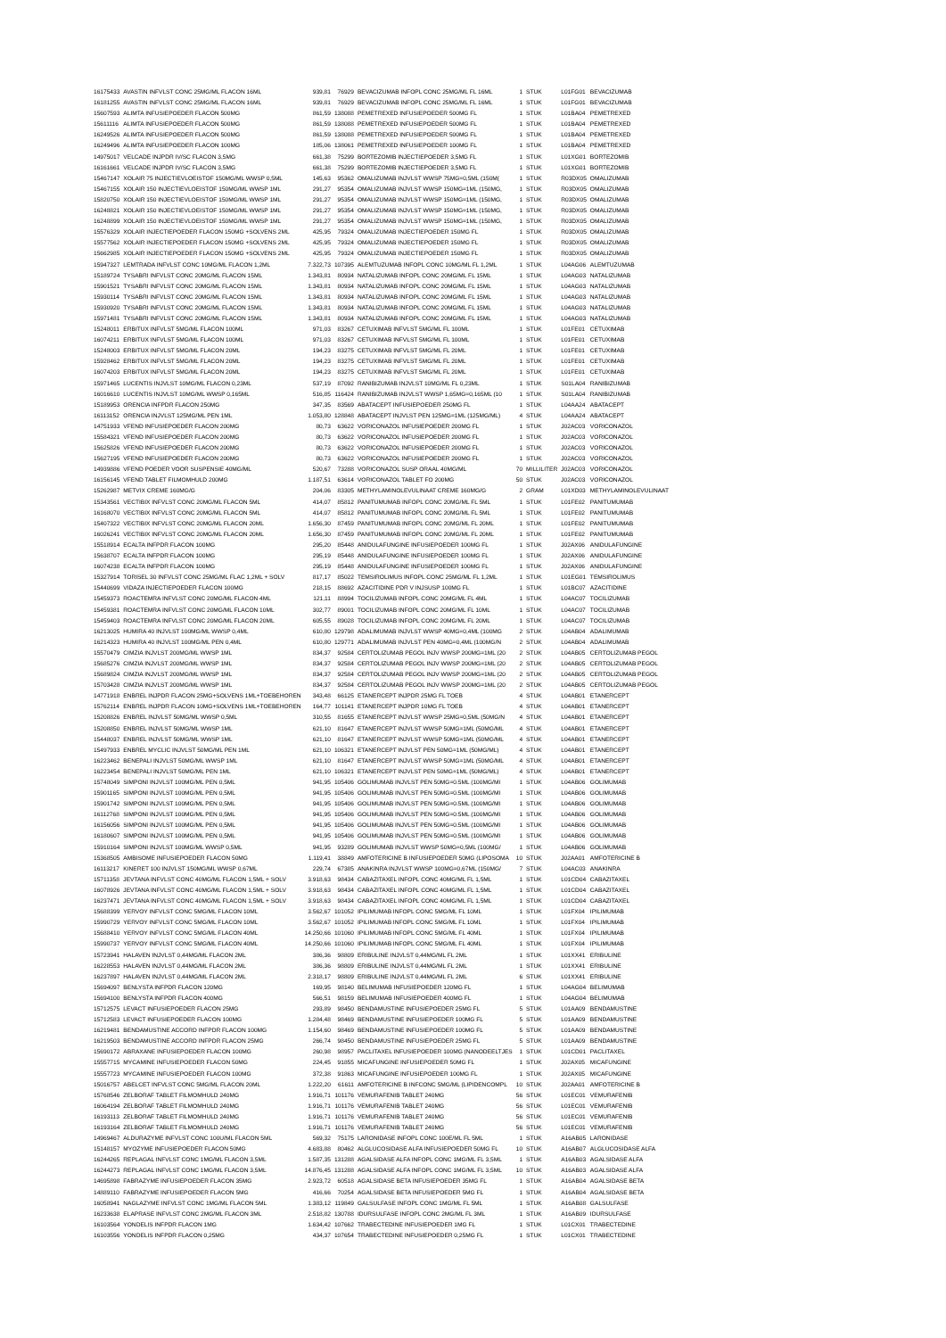| 16175433 | AVASTIN INFVLST CONC 25MG/ML FLACON 16ML | 939,81 | 76929 | BEVACIZUMAB INFOPL CONC 25MG/ML FL 16ML | 1 | STUK | L01FG01 | BEVACIZUMAB |
| 16181255 | AVASTIN INFVLST CONC 25MG/ML FLACON 16ML | 939,81 | 76929 | BEVACIZUMAB INFOPL CONC 25MG/ML FL 16ML | 1 | STUK | L01FG01 | BEVACIZUMAB |
| 15607593 | ALIMTA INFUSIEPOEDER FLACON 500MG | 861,59 | 138088 | PEMETREXED INFUSIEPOEDER 500MG FL | 1 | STUK | L01BA04 | PEMETREXED |
| 15611116 | ALIMTA INFUSIEPOEDER FLACON 500MG | 861,59 | 138088 | PEMETREXED INFUSIEPOEDER 500MG FL | 1 | STUK | L01BA04 | PEMETREXED |
| 16249526 | ALIMTA INFUSIEPOEDER FLACON 500MG | 861,59 | 138088 | PEMETREXED INFUSIEPOEDER 500MG FL | 1 | STUK | L01BA04 | PEMETREXED |
| 16249496 | ALIMTA INFUSIEPOEDER FLACON 100MG | 185,06 | 138061 | PEMETREXED INFUSIEPOEDER 100MG FL | 1 | STUK | L01BA04 | PEMETREXED |
| 14975017 | VELCADE INJPDR IV/SC FLACON 3,5MG | 661,38 | 75299 | BORTEZOMIB INJECTIEPOEDER 3,5MG FL | 1 | STUK | L01XG01 | BORTEZOMIB |
| 16161661 | VELCADE INJPDR IV/SC FLACON 3,5MG | 661,38 | 75299 | BORTEZOMIB INJECTIEPOEDER 3,5MG FL | 1 | STUK | L01XG01 | BORTEZOMIB |
| 15467147 | XOLAIR 75 INJECTIEVLOEISTOF 150MG/ML WWSP 0,5ML | 145,63 | 95362 | OMALIZUMAB INJVLST WWSP 75MG=0,5ML (150M( | 1 | STUK | R03DX05 | OMALIZUMAB |
| 15467155 | XOLAIR 150 INJECTIEVLOEISTOF 150MG/ML WWSP 1ML | 291,27 | 95354 | OMALIZUMAB INJVLST WWSP 150MG=1ML (150MG, | 1 | STUK | R03DX05 | OMALIZUMAB |
| 15820750 | XOLAIR 150 INJECTIEVLOEISTOF 150MG/ML WWSP 1ML | 291,27 | 95354 | OMALIZUMAB INJVLST WWSP 150MG=1ML (150MG, | 1 | STUK | R03DX05 | OMALIZUMAB |
| 16248821 | XOLAIR 150 INJECTIEVLOEISTOF 150MG/ML WWSP 1ML | 291,27 | 95354 | OMALIZUMAB INJVLST WWSP 150MG=1ML (150MG, | 1 | STUK | R03DX05 | OMALIZUMAB |
| 16248899 | XOLAIR 150 INJECTIEVLOEISTOF 150MG/ML WWSP 1ML | 291,27 | 95354 | OMALIZUMAB INJVLST WWSP 150MG=1ML (150MG, | 1 | STUK | R03DX05 | OMALIZUMAB |
| 15576329 | XOLAIR INJECTIEPOEDER FLACON 150MG +SOLVENS 2ML | 425,95 | 79324 | OMALIZUMAB INJECTIEPOEDER 150MG FL | 1 | STUK | R03DX05 | OMALIZUMAB |
| 15577562 | XOLAIR INJECTIEPOEDER FLACON 150MG +SOLVENS 2ML | 425,95 | 79324 | OMALIZUMAB INJECTIEPOEDER 150MG FL | 1 | STUK | R03DX05 | OMALIZUMAB |
| 15662985 | XOLAIR INJECTIEPOEDER FLACON 150MG +SOLVENS 2ML | 425,95 | 79324 | OMALIZUMAB INJECTIEPOEDER 150MG FL | 1 | STUK | R03DX05 | OMALIZUMAB |
| 15947327 | LEMTRADA INFVLST CONC 10MG/ML FLACON 1,2ML | 7.322,73 | 107395 | ALEMTUZUMAB INFOPL CONC 10MG/ML FL 1,2ML | 1 | STUK | L04AG06 | ALEMTUZUMAB |
| 15189724 | TYSABRI INFVLST CONC 20MG/ML FLACON 15ML | 1.343,81 | 80934 | NATALIZUMAB INFOPL CONC 20MG/ML FL 15ML | 1 | STUK | L04AG03 | NATALIZUMAB |
| 15901521 | TYSABRI INFVLST CONC 20MG/ML FLACON 15ML | 1.343,81 | 80934 | NATALIZUMAB INFOPL CONC 20MG/ML FL 15ML | 1 | STUK | L04AG03 | NATALIZUMAB |
| 15930114 | TYSABRI INFVLST CONC 20MG/ML FLACON 15ML | 1.343,81 | 80934 | NATALIZUMAB INFOPL CONC 20MG/ML FL 15ML | 1 | STUK | L04AG03 | NATALIZUMAB |
| 15930920 | TYSABRI INFVLST CONC 20MG/ML FLACON 15ML | 1.343,81 | 80934 | NATALIZUMAB INFOPL CONC 20MG/ML FL 15ML | 1 | STUK | L04AG03 | NATALIZUMAB |
| 15971481 | TYSABRI INFVLST CONC 20MG/ML FLACON 15ML | 1.343,81 | 80934 | NATALIZUMAB INFOPL CONC 20MG/ML FL 15ML | 1 | STUK | L04AG03 | NATALIZUMAB |
| 15248011 | ERBITUX INFVLST 5MG/ML FLACON 100ML | 971,03 | 83267 | CETUXIMAB INFVLST 5MG/ML FL 100ML | 1 | STUK | L01FE01 | CETUXIMAB |
| 16074211 | ERBITUX INFVLST 5MG/ML FLACON 100ML | 971,03 | 83267 | CETUXIMAB INFVLST 5MG/ML FL 100ML | 1 | STUK | L01FE01 | CETUXIMAB |
| 15248003 | ERBITUX INFVLST 5MG/ML FLACON 20ML | 194,23 | 83275 | CETUXIMAB INFVLST 5MG/ML FL 20ML | 1 | STUK | L01FE01 | CETUXIMAB |
| 15928462 | ERBITUX INFVLST 5MG/ML FLACON 20ML | 194,23 | 83275 | CETUXIMAB INFVLST 5MG/ML FL 20ML | 1 | STUK | L01FE01 | CETUXIMAB |
| 16074203 | ERBITUX INFVLST 5MG/ML FLACON 20ML | 194,23 | 83275 | CETUXIMAB INFVLST 5MG/ML FL 20ML | 1 | STUK | L01FE01 | CETUXIMAB |
| 15971465 | LUCENTIS INJVLST 10MG/ML FLACON 0,23ML | 537,19 | 87092 | RANIBIZUMAB INJVLST 10MG/ML FL 0,23ML | 1 | STUK | S01LA04 | RANIBIZUMAB |
| 16016610 | LUCENTIS INJVLST 10MG/ML WWSP 0,165ML | 516,85 | 116424 | RANIBIZUMAB INJVLST WWSP 1,65MG=0,165ML (10 | 1 | STUK | S01LA04 | RANIBIZUMAB |
| 15189953 | ORENCIA INFPDR FLACON 250MG | 347,35 | 83569 | ABATACEPT INFUSIEPOEDER 250MG FL | 1 | STUK | L04AA24 | ABATACEPT |
| 16113152 | ORENCIA INJVLST 125MG/ML PEN 1ML | 1.053,80 | 128848 | ABATACEPT INJVLST PEN 125MG=1ML (125MG/ML) | 4 | STUK | L04AA24 | ABATACEPT |
| 14751933 | VFEND INFUSIEPOEDER FLACON 200MG | 80,73 | 63622 | VORICONAZOL INFUSIEPOEDER 200MG FL | 1 | STUK | J02AC03 | VORICONAZOL |
| 15584321 | VFEND INFUSIEPOEDER FLACON 200MG | 80,73 | 63622 | VORICONAZOL INFUSIEPOEDER 200MG FL | 1 | STUK | J02AC03 | VORICONAZOL |
| 15625826 | VFEND INFUSIEPOEDER FLACON 200MG | 80,73 | 63622 | VORICONAZOL INFUSIEPOEDER 200MG FL | 1 | STUK | J02AC03 | VORICONAZOL |
| 15627195 | VFEND INFUSIEPOEDER FLACON 200MG | 80,73 | 63622 | VORICONAZOL INFUSIEPOEDER 200MG FL | 1 | STUK | J02AC03 | VORICONAZOL |
| 14939886 | VFEND POEDER VOOR SUSPENSIE 40MG/ML | 520,67 | 73288 | VORICONAZOL SUSP ORAAL 40MG/ML | 70 | MILLILITER | J02AC03 | VORICONAZOL |
| 16156145 | VFEND TABLET FILMOMHULD 200MG | 1.187,51 | 63614 | VORICONAZOL TABLET FO 200MG | 50 | STUK | J02AC03 | VORICONAZOL |
| 15262987 | METVIX CREME 160MG/G | 204,06 | 83305 | METHYLAMINOLEVULINAAT CREME 160MG/G | 2 | GRAM | L01XD03 | METHYLAMINOLEVULINAAT |
| 15343561 | VECTIBIX INFVLST CONC 20MG/ML FLACON 5ML | 414,07 | 85812 | PANITUMUMAB INFOPL CONC 20MG/ML FL 5ML | 1 | STUK | L01FE02 | PANITUMUMAB |
| 16168070 | VECTIBIX INFVLST CONC 20MG/ML FLACON 5ML | 414,07 | 85812 | PANITUMUMAB INFOPL CONC 20MG/ML FL 5ML | 1 | STUK | L01FE02 | PANITUMUMAB |
| 15407322 | VECTIBIX INFVLST CONC 20MG/ML FLACON 20ML | 1.656,30 | 87459 | PANITUMUMAB INFOPL CONC 20MG/ML FL 20ML | 1 | STUK | L01FE02 | PANITUMUMAB |
| 16026241 | VECTIBIX INFVLST CONC 20MG/ML FLACON 20ML | 1.656,30 | 87459 | PANITUMUMAB INFOPL CONC 20MG/ML FL 20ML | 1 | STUK | L01FE02 | PANITUMUMAB |
| 15518914 | ECALTA INFPDR FLACON 100MG | 295,20 | 85448 | ANIDULAFUNGINE INFUSIEPOEDER 100MG FL | 1 | STUK | J02AX06 | ANIDULAFUNGINE |
| 15638707 | ECALTA INFPDR FLACON 100MG | 295,19 | 85448 | ANIDULAFUNGINE INFUSIEPOEDER 100MG FL | 1 | STUK | J02AX06 | ANIDULAFUNGINE |
| 16074238 | ECALTA INFPDR FLACON 100MG | 295,19 | 85448 | ANIDULAFUNGINE INFUSIEPOEDER 100MG FL | 1 | STUK | J02AX06 | ANIDULAFUNGINE |
| 15327914 | TORISEL 30 INFVLST CONC 25MG/ML FLAC 1,2ML + SOLV | 817,17 | 85022 | TEMSIROLIMUS INFOPL CONC 25MG/ML FL 1,2ML | 1 | STUK | L01EG01 | TEMSIROLIMUS |
| 15440699 | VIDAZA INJECTIEPOEDER FLACON 100MG | 218,15 | 88692 | AZACITIDINE PDR V INJSUSP 100MG FL | 1 | STUK | L01BC07 | AZACITIDINE |
| 15459373 | ROACTEMRA INFVLST CONC 20MG/ML FLACON 4ML | 121,11 | 88994 | TOCILIZUMAB INFOPL CONC 20MG/ML FL 4ML | 1 | STUK | L04AC07 | TOCILIZUMAB |
| 15459381 | ROACTEMRA INFVLST CONC 20MG/ML FLACON 10ML | 302,77 | 89001 | TOCILIZUMAB INFOPL CONC 20MG/ML FL 10ML | 1 | STUK | L04AC07 | TOCILIZUMAB |
| 15459403 | ROACTEMRA INFVLST CONC 20MG/ML FLACON 20ML | 605,55 | 89028 | TOCILIZUMAB INFOPL CONC 20MG/ML FL 20ML | 1 | STUK | L04AC07 | TOCILIZUMAB |
| 16213025 | HUMIRA 40 INJVLST 100MG/ML WWSP 0,4ML | 610,80 | 129798 | ADALIMUMAB INJVLST WWSP 40MG=0,4ML (100MG | 2 | STUK | L04AB04 | ADALIMUMAB |
| 16214323 | HUMIRA 40 INJVLST 100MG/ML PEN 0,4ML | 610,80 | 129771 | ADALIMUMAB INJVLST PEN 40MG=0,4ML (100MG/N | 2 | STUK | L04AB04 | ADALIMUMAB |
| 15570479 | CIMZIA INJVLST 200MG/ML WWSP 1ML | 834,37 | 92584 | CERTOLIZUMAB PEGOL INJV WWSP 200MG=1ML (20 | 2 | STUK | L04AB05 | CERTOLIZUMAB PEGOL |
| 15685276 | CIMZIA INJVLST 200MG/ML WWSP 1ML | 834,37 | 92584 | CERTOLIZUMAB PEGOL INJV WWSP 200MG=1ML (20 | 2 | STUK | L04AB05 | CERTOLIZUMAB PEGOL |
| 15689824 | CIMZIA INJVLST 200MG/ML WWSP 1ML | 834,37 | 92584 | CERTOLIZUMAB PEGOL INJV WWSP 200MG=1ML (20 | 2 | STUK | L04AB05 | CERTOLIZUMAB PEGOL |
| 15703428 | CIMZIA INJVLST 200MG/ML WWSP 1ML | 834,37 | 92584 | CERTOLIZUMAB PEGOL INJV WWSP 200MG=1ML (20 | 2 | STUK | L04AB05 | CERTOLIZUMAB PEGOL |
| 14771918 | ENBREL INJPDR FLACON 25MG+SOLVENS 1ML+TOEBEHOREN | 343,48 | 66125 | ETANERCEPT INJPDR 25MG FL TOEB | 4 | STUK | L04AB01 | ETANERCEPT |
| 15762114 | ENBREL INJPDR FLACON 10MG+SOLVENS 1ML+TOEBEHOREN | 164,77 | 101141 | ETANERCEPT INJPDR 10MG FL TOEB | 4 | STUK | L04AB01 | ETANERCEPT |
| 15208826 | ENBREL INJVLST 50MG/ML WWSP 0,5ML | 310,55 | 81655 | ETANERCEPT INJVLST WWSP 25MG=0,5ML (50MG/N | 4 | STUK | L04AB01 | ETANERCEPT |
| 15208850 | ENBREL INJVLST 50MG/ML WWSP 1ML | 621,10 | 81647 | ETANERCEPT INJVLST WWSP 50MG=1ML (50MG/ML | 4 | STUK | L04AB01 | ETANERCEPT |
| 15448037 | ENBREL INJVLST 50MG/ML WWSP 1ML | 621,10 | 81647 | ETANERCEPT INJVLST WWSP 50MG=1ML (50MG/ML | 4 | STUK | L04AB01 | ETANERCEPT |
| 15497933 | ENBREL MYCLIC INJVLST 50MG/ML PEN 1ML | 621,10 | 106321 | ETANERCEPT INJVLST PEN 50MG=1ML (50MG/ML) | 4 | STUK | L04AB01 | ETANERCEPT |
| 16223462 | BENEPALI INJVLST 50MG/ML WWSP 1ML | 621,10 | 81647 | ETANERCEPT INJVLST WWSP 50MG=1ML (50MG/ML | 4 | STUK | L04AB01 | ETANERCEPT |
| 16223454 | BENEPALI INJVLST 50MG/ML PEN 1ML | 621,10 | 106321 | ETANERCEPT INJVLST PEN 50MG=1ML (50MG/ML) | 4 | STUK | L04AB01 | ETANERCEPT |
| 15748049 | SIMPONI INJVLST 100MG/ML PEN 0,5ML | 941,95 | 105406 | GOLIMUMAB INJVLST PEN 50MG=0.5ML (100MG/MI | 1 | STUK | L04AB06 | GOLIMUMAB |
| 15901165 | SIMPONI INJVLST 100MG/ML PEN 0,5ML | 941,95 | 105406 | GOLIMUMAB INJVLST PEN 50MG=0.5ML (100MG/MI | 1 | STUK | L04AB06 | GOLIMUMAB |
| 15901742 | SIMPONI INJVLST 100MG/ML PEN 0,5ML | 941,95 | 105406 | GOLIMUMAB INJVLST PEN 50MG=0.5ML (100MG/MI | 1 | STUK | L04AB06 | GOLIMUMAB |
| 16112768 | SIMPONI INJVLST 100MG/ML PEN 0,5ML | 941,95 | 105406 | GOLIMUMAB INJVLST PEN 50MG=0.5ML (100MG/MI | 1 | STUK | L04AB06 | GOLIMUMAB |
| 16156056 | SIMPONI INJVLST 100MG/ML PEN 0,5ML | 941,95 | 105406 | GOLIMUMAB INJVLST PEN 50MG=0.5ML (100MG/MI | 1 | STUK | L04AB06 | GOLIMUMAB |
| 16180607 | SIMPONI INJVLST 100MG/ML PEN 0,5ML | 941,95 | 105406 | GOLIMUMAB INJVLST PEN 50MG=0.5ML (100MG/MI | 1 | STUK | L04AB06 | GOLIMUMAB |
| 15910164 | SIMPONI INJVLST 100MG/ML WWSP 0,5ML | 941,95 | 93289 | GOLIMUMAB INJVLST WWSP 50MG=0,5ML (100MG/ | 1 | STUK | L04AB06 | GOLIMUMAB |
| 15368505 | AMBISOME INFUSIEPOEDER FLACON 50MG | 1.119,41 | 38849 | AMFOTERICINE B INFUSIEPOEDER 50MG (LIPOSOMA | 10 | STUK | J02AA01 | AMFOTERICINE B |
| 16113217 | KINERET 100 INJVLST 150MG/ML WWSP 0,67ML | 229,74 | 67385 | ANAKINRA INJVLST WWSP 100MG=0,67ML (150MG/ | 7 | STUK | L04AC03 | ANAKINRA |
| 15711358 | JEVTANA INFVLST CONC 40MG/ML FLACON 1,5ML + SOLV | 3.918,63 | 98434 | CABAZITAXEL INFOPL CONC 40MG/ML FL 1,5ML | 1 | STUK | L01CD04 | CABAZITAXEL |
| 16078926 | JEVTANA INFVLST CONC 40MG/ML FLACON 1,5ML + SOLV | 3.918,63 | 98434 | CABAZITAXEL INFOPL CONC 40MG/ML FL 1,5ML | 1 | STUK | L01CD04 | CABAZITAXEL |
| 16237471 | JEVTANA INFVLST CONC 40MG/ML FLACON 1,5ML + SOLV | 3.918,63 | 98434 | CABAZITAXEL INFOPL CONC 40MG/ML FL 1,5ML | 1 | STUK | L01CD04 | CABAZITAXEL |
| 15688399 | YERVOY INFVLST CONC 5MG/ML FLACON 10ML | 3.562,67 | 101052 | IPILIMUMAB INFOPL CONC 5MG/ML FL 10ML | 1 | STUK | L01FX04 | IPILIMUMAB |
| 15990729 | YERVOY INFVLST CONC 5MG/ML FLACON 10ML | 3.562,67 | 101052 | IPILIMUMAB INFOPL CONC 5MG/ML FL 10ML | 1 | STUK | L01FX04 | IPILIMUMAB |
| 15688410 | YERVOY INFVLST CONC 5MG/ML FLACON 40ML | 14.250,66 | 101060 | IPILIMUMAB INFOPL CONC 5MG/ML FL 40ML | 1 | STUK | L01FX04 | IPILIMUMAB |
| 15990737 | YERVOY INFVLST CONC 5MG/ML FLACON 40ML | 14.250,66 | 101060 | IPILIMUMAB INFOPL CONC 5MG/ML FL 40ML | 1 | STUK | L01FX04 | IPILIMUMAB |
| 15723941 | HALAVEN INJVLST 0,44MG/ML FLACON 2ML | 386,36 | 98809 | ERIBULINE INJVLST 0,44MG/ML FL 2ML | 1 | STUK | L01XX41 | ERIBULINE |
| 16228553 | HALAVEN INJVLST 0,44MG/ML FLACON 2ML | 386,36 | 98809 | ERIBULINE INJVLST 0,44MG/ML FL 2ML | 1 | STUK | L01XX41 | ERIBULINE |
| 16237897 | HALAVEN INJVLST 0,44MG/ML FLACON 2ML | 2.318,17 | 98809 | ERIBULINE INJVLST 0,44MG/ML FL 2ML | 6 | STUK | L01XX41 | ERIBULINE |
| 15694097 | BENLYSTA INFPDR FLACON 120MG | 169,95 | 98140 | BELIMUMAB INFUSIEPOEDER 120MG FL | 1 | STUK | L04AG04 | BELIMUMAB |
| 15694100 | BENLYSTA INFPDR FLACON 400MG | 566,51 | 98159 | BELIMUMAB INFUSIEPOEDER 400MG FL | 1 | STUK | L04AG04 | BELIMUMAB |
| 15712575 | LEVACT INFUSIEPOEDER FLACON 25MG | 293,89 | 98450 | BENDAMUSTINE INFUSIEPOEDER 25MG FL | 5 | STUK | L01AA09 | BENDAMUSTINE |
| 15712583 | LEVACT INFUSIEPOEDER FLACON 100MG | 1.284,48 | 98469 | BENDAMUSTINE INFUSIEPOEDER 100MG FL | 5 | STUK | L01AA09 | BENDAMUSTINE |
| 16219481 | BENDAMUSTINE ACCORD INFPDR FLACON 100MG | 1.154,60 | 98469 | BENDAMUSTINE INFUSIEPOEDER 100MG FL | 5 | STUK | L01AA09 | BENDAMUSTINE |
| 16219503 | BENDAMUSTINE ACCORD INFPDR FLACON 25MG | 266,74 | 98450 | BENDAMUSTINE INFUSIEPOEDER 25MG FL | 5 | STUK | L01AA09 | BENDAMUSTINE |
| 15690172 | ABRAXANE INFUSIEPOEDER FLACON 100MG | 260,98 | 98957 | PACLITAXEL INFUSIEPOEDER 100MG (NANODEELTJES | 1 | STUK | L01CD01 | PACLITAXEL |
| 15557715 | MYCAMINE INFUSIEPOEDER FLACON 50MG | 224,45 | 91855 | MICAFUNGINE INFUSIEPOEDER 50MG FL | 1 | STUK | J02AX05 | MICAFUNGINE |
| 15557723 | MYCAMINE INFUSIEPOEDER FLACON 100MG | 372,38 | 91863 | MICAFUNGINE INFUSIEPOEDER 100MG FL | 1 | STUK | J02AX05 | MICAFUNGINE |
| 15016757 | ABELCET INFVLST CONC 5MG/ML FLACON 20ML | 1.222,20 | 61611 | AMFOTERICINE B INFCONC 5MG/ML (LIPIDENCOMPL | 10 | STUK | J02AA01 | AMFOTERICINE B |
| 15768546 | ZELBORAF TABLET FILMOMHULD 240MG | 1.916,71 | 101176 | VEMURAFENIB TABLET 240MG | 56 | STUK | L01EC01 | VEMURAFENIB |
| 16064194 | ZELBORAF TABLET FILMOMHULD 240MG | 1.916,71 | 101176 | VEMURAFENIB TABLET 240MG | 56 | STUK | L01EC01 | VEMURAFENIB |
| 16193113 | ZELBORAF TABLET FILMOMHULD 240MG | 1.916,71 | 101176 | VEMURAFENIB TABLET 240MG | 56 | STUK | L01EC01 | VEMURAFENIB |
| 16193164 | ZELBORAF TABLET FILMOMHULD 240MG | 1.916,71 | 101176 | VEMURAFENIB TABLET 240MG | 56 | STUK | L01EC01 | VEMURAFENIB |
| 14969467 | ALDURAZYME INFVLST CONC 100U/ML FLACON 5ML | 569,32 | 75175 | LARONIDASE INFOPL CONC 100E/ML FL 5ML | 1 | STUK | A16AB05 | LARONIDASE |
| 15148157 | MYOZYME INFUSIEPOEDER FLACON 50MG | 4.683,88 | 80462 | ALGLUCOSIDASE ALFA INFUSIEPOEDER 50MG FL | 10 | STUK | A16AB07 | ALGLUCOSIDASE ALFA |
| 16244265 | REPLAGAL INFVLST CONC 1MG/ML FLACON 3,5ML | 1.587,35 | 131288 | AGALSIDASE ALFA INFOPL CONC 1MG/ML FL 3,5ML | 1 | STUK | A16AB03 | AGALSIDASE ALFA |
| 16244273 | REPLAGAL INFVLST CONC 1MG/ML FLACON 3,5ML | 14.876,45 | 131288 | AGALSIDASE ALFA INFOPL CONC 1MG/ML FL 3,5ML | 10 | STUK | A16AB03 | AGALSIDASE ALFA |
| 14695898 | FABRAZYME INFUSIEPOEDER FLACON 35MG | 2.923,72 | 60518 | AGALSIDASE BETA INFUSIEPOEDER 35MG FL | 1 | STUK | A16AB04 | AGALSIDASE BETA |
| 14889110 | FABRAZYME INFUSIEPOEDER FLACON 5MG | 416,66 | 70254 | AGALSIDASE BETA INFUSIEPOEDER 5MG FL | 1 | STUK | A16AB04 | AGALSIDASE BETA |
| 16058941 | NAGLAZYME INFVLST CONC 1MG/ML FLACON 5ML | 1.383,12 | 119849 | GALSULFASE INFOPL CONC 1MG/ML FL 5ML | 1 | STUK | A16AB08 | GALSULFASE |
| 16233638 | ELAPRASE INFVLST CONC 2MG/ML FLACON 3ML | 2.518,82 | 130788 | IDURSULFASE INFOPL CONC 2MG/ML FL 3ML | 1 | STUK | A16AB09 | IDURSULFASE |
| 16103564 | YONDELIS INFPDR FLACON 1MG | 1.634,42 | 107662 | TRABECTEDINE INFUSIEPOEDER 1MG FL | 1 | STUK | L01CX01 | TRABECTEDINE |
| 16103556 | YONDELIS INFPDR FLACON 0,25MG | 434,37 | 107654 | TRABECTEDINE INFUSIEPOEDER 0,25MG FL | 1 | STUK | L01CX01 | TRABECTEDINE |